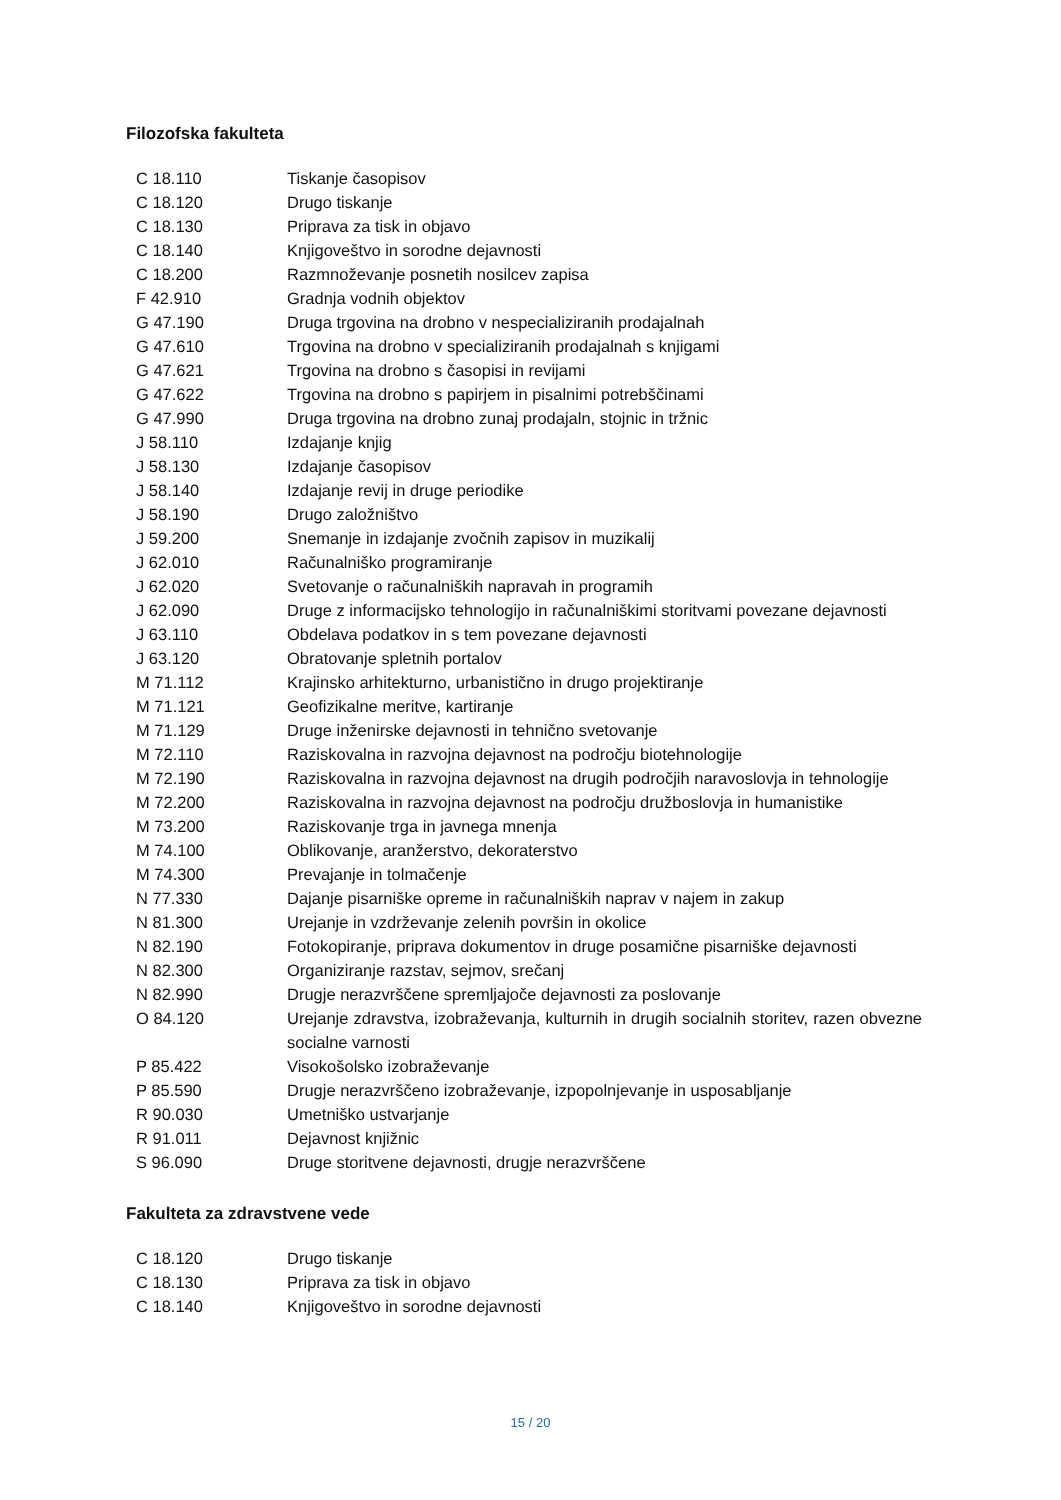Filozofska fakulteta
| C 18.110 | Tiskanje časopisov |
| C 18.120 | Drugo tiskanje |
| C 18.130 | Priprava za tisk in objavo |
| C 18.140 | Knjigoveštvo in sorodne dejavnosti |
| C 18.200 | Razmnoževanje posnetih nosilcev zapisa |
| F 42.910 | Gradnja vodnih objektov |
| G 47.190 | Druga trgovina na drobno v nespecializiranih prodajalnah |
| G 47.610 | Trgovina na drobno v specializiranih prodajalnah s knjigami |
| G 47.621 | Trgovina na drobno s časopisi in revijami |
| G 47.622 | Trgovina na drobno s papirjem in pisalnimi potrebščinami |
| G 47.990 | Druga trgovina na drobno zunaj prodajaln, stojnic in tržnic |
| J 58.110 | Izdajanje knjig |
| J 58.130 | Izdajanje časopisov |
| J 58.140 | Izdajanje revij in druge periodike |
| J 58.190 | Drugo založništvo |
| J 59.200 | Snemanje in izdajanje zvočnih zapisov in muzikalij |
| J 62.010 | Računalniško programiranje |
| J 62.020 | Svetovanje o računalniških napravah in programih |
| J 62.090 | Druge z informacijsko tehnologijo in računalniškimi storitvami povezane dejavnosti |
| J 63.110 | Obdelava podatkov in s tem povezane dejavnosti |
| J 63.120 | Obratovanje spletnih portalov |
| M 71.112 | Krajinsko arhitekturno, urbanistično in drugo projektiranje |
| M 71.121 | Geofizikalne meritve, kartiranje |
| M 71.129 | Druge inženirske dejavnosti in tehnično svetovanje |
| M 72.110 | Raziskovalna in razvojna dejavnost na področju biotehnologije |
| M 72.190 | Raziskovalna in razvojna dejavnost na drugih področjih naravoslovja in tehnologije |
| M 72.200 | Raziskovalna in razvojna dejavnost na področju družboslovja in humanistike |
| M 73.200 | Raziskovanje trga in javnega mnenja |
| M 74.100 | Oblikovanje, aranžerstvo, dekoraterstvo |
| M 74.300 | Prevajanje in tolmačenje |
| N 77.330 | Dajanje pisarniške opreme in računalniških naprav v najem in zakup |
| N 81.300 | Urejanje in vzdrževanje zelenih površin in okolice |
| N 82.190 | Fotokopiranje, priprava dokumentov in druge posamične pisarniške dejavnosti |
| N 82.300 | Organiziranje razstav, sejmov, srečanj |
| N 82.990 | Drugje nerazvrščene spremljajoče dejavnosti za poslovanje |
| O 84.120 | Urejanje zdravstva, izobraževanja, kulturnih in drugih socialnih storitev, razen obvezne socialne varnosti |
| P 85.422 | Visokošolsko izobraževanje |
| P 85.590 | Drugje nerazvrščeno izobraževanje, izpopolnjevanje in usposabljanje |
| R 90.030 | Umetniško ustvarjanje |
| R 91.011 | Dejavnost knjižnic |
| S 96.090 | Druge storitvene dejavnosti, drugje nerazvrščene |
Fakulteta za zdravstvene vede
| C 18.120 | Drugo tiskanje |
| C 18.130 | Priprava za tisk in objavo |
| C 18.140 | Knjigoveštvo in sorodne dejavnosti |
15 / 20